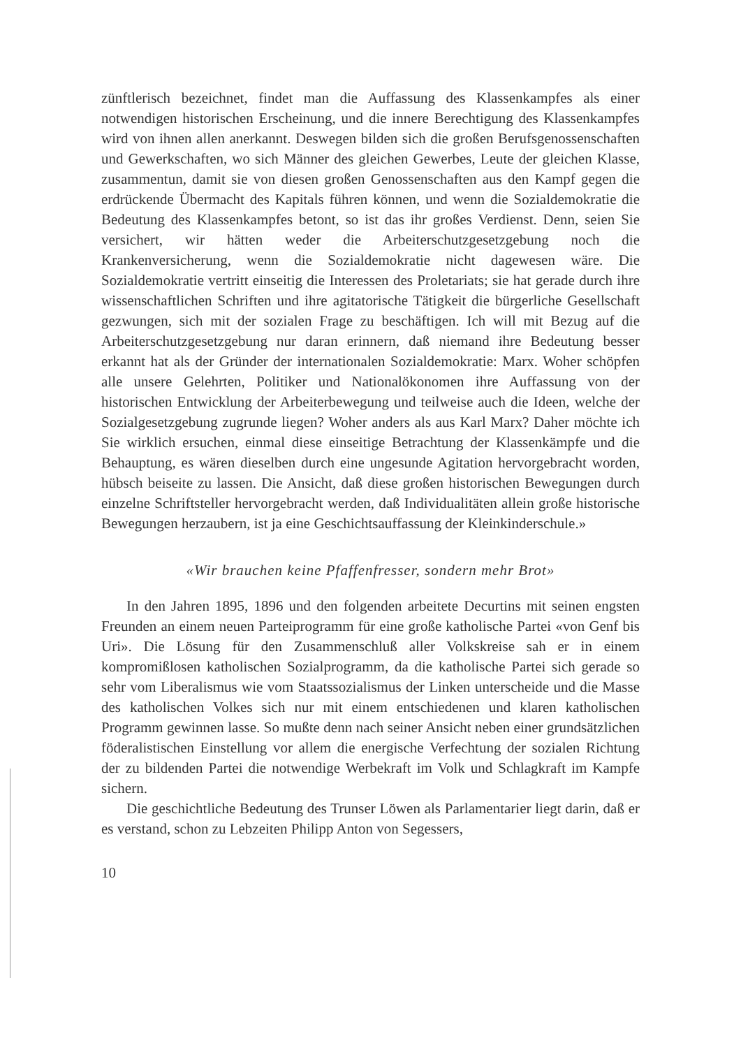zünftlerisch bezeichnet, findet man die Auffassung des Klassenkampfes als einer notwendigen historischen Erscheinung, und die innere Berechtigung des Klassenkampfes wird von ihnen allen anerkannt. Deswegen bilden sich die großen Berufsgenossenschaften und Gewerkschaften, wo sich Männer des gleichen Gewerbes, Leute der gleichen Klasse, zusammentun, damit sie von diesen großen Genossenschaften aus den Kampf gegen die erdrückende Übermacht des Kapitals führen können, und wenn die Sozialdemokratie die Bedeutung des Klassenkampfes betont, so ist das ihr großes Verdienst. Denn, seien Sie versichert, wir hätten weder die Arbeiterschutzgesetzgebung noch die Krankenversicherung, wenn die Sozialdemokratie nicht dagewesen wäre. Die Sozialdemokratie vertritt einseitig die Interessen des Proletariats; sie hat gerade durch ihre wissenschaftlichen Schriften und ihre agitatorische Tätigkeit die bürgerliche Gesellschaft gezwungen, sich mit der sozialen Frage zu beschäftigen. Ich will mit Bezug auf die Arbeiterschutzgesetzgebung nur daran erinnern, daß niemand ihre Bedeutung besser erkannt hat als der Gründer der internationalen Sozialdemokratie: Marx. Woher schöpfen alle unsere Gelehrten, Politiker und Nationalökonomen ihre Auffassung von der historischen Entwicklung der Arbeiterbewegung und teilweise auch die Ideen, welche der Sozialgesetzgebung zugrunde liegen? Woher anders als aus Karl Marx? Daher möchte ich Sie wirklich ersuchen, einmal diese einseitige Betrachtung der Klassenkämpfe und die Behauptung, es wären dieselben durch eine ungesunde Agitation hervorgebracht worden, hübsch beiseite zu lassen. Die Ansicht, daß diese großen historischen Bewegungen durch einzelne Schriftsteller hervorgebracht werden, daß Individualitäten allein große historische Bewegungen herzaubern, ist ja eine Geschichtsauffassung der Kleinkinderschule.»
«Wir brauchen keine Pfaffenfresser, sondern mehr Brot»
In den Jahren 1895, 1896 und den folgenden arbeitete Decurtins mit seinen engsten Freunden an einem neuen Parteiprogramm für eine große katholische Partei «von Genf bis Uri». Die Lösung für den Zusammenschluß aller Volkskreise sah er in einem kompromißlosen katholischen Sozialprogramm, da die katholische Partei sich gerade so sehr vom Liberalismus wie vom Staatssozialismus der Linken unterscheide und die Masse des katholischen Volkes sich nur mit einem entschiedenen und klaren katholischen Programm gewinnen lasse. So mußte denn nach seiner Ansicht neben einer grundsätzlichen föderalistischen Einstellung vor allem die energische Verfechtung der sozialen Richtung der zu bildenden Partei die notwendige Werbekraft im Volk und Schlagkraft im Kampfe sichern.
Die geschichtliche Bedeutung des Trunser Löwen als Parlamentarier liegt darin, daß er es verstand, schon zu Lebzeiten Philipp Anton von Segessers,
10